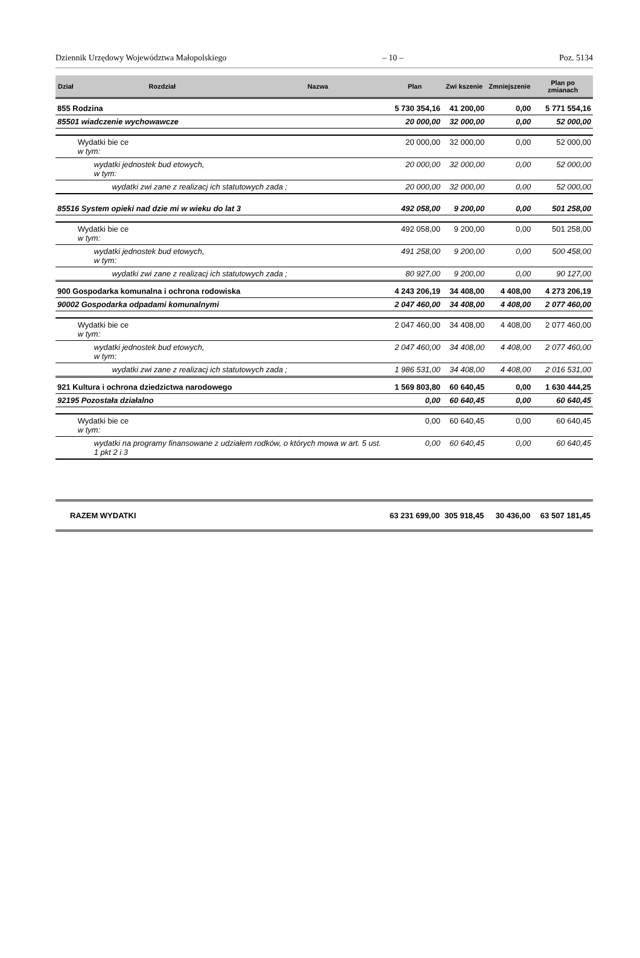Dziennik Urzędowy Województwa Małopolskiego – 10 – Poz. 5134
| Dział | Rozdział | Nazwa | Plan | Zwi kszenie | Zmniejszenie | Plan po zmianach |
| --- | --- | --- | --- | --- | --- | --- |
| 855 Rodzina | | | 5 730 354,16 | 41 200,00 | 0,00 | 5 771 554,16 |
| 85501 wiadczenie wychowawcze | | | 20 000,00 | 32 000,00 | 0,00 | 52 000,00 |
| | Wydatki bie ce w tym: | | 20 000,00 | 32 000,00 | 0,00 | 52 000,00 |
| | wydatki jednostek bud etowych, w tym: | | 20 000,00 | 32 000,00 | 0,00 | 52 000,00 |
| | wydatki zwi zane z realizacj ich statutowych zada ; | | 20 000,00 | 32 000,00 | 0,00 | 52 000,00 |
| 85516 System opieki nad dzie mi w wieku do lat 3 | | | 492 058,00 | 9 200,00 | 0,00 | 501 258,00 |
| | Wydatki bie ce w tym: | | 492 058,00 | 9 200,00 | 0,00 | 501 258,00 |
| | wydatki jednostek bud etowych, w tym: | | 491 258,00 | 9 200,00 | 0,00 | 500 458,00 |
| | wydatki zwi zane z realizacj ich statutowych zada ; | | 80 927,00 | 9 200,00 | 0,00 | 90 127,00 |
| 900 Gospodarka komunalna i ochrona rodowiska | | | 4 243 206,19 | 34 408,00 | 4 408,00 | 4 273 206,19 |
| 90002 Gospodarka odpadami komunalnymi | | | 2 047 460,00 | 34 408,00 | 4 408,00 | 2 077 460,00 |
| | Wydatki bie ce w tym: | | 2 047 460,00 | 34 408,00 | 4 408,00 | 2 077 460,00 |
| | wydatki jednostek bud etowych, w tym: | | 2 047 460,00 | 34 408,00 | 4 408,00 | 2 077 460,00 |
| | wydatki zwi zane z realizacj ich statutowych zada ; | | 1 986 531,00 | 34 408,00 | 4 408,00 | 2 016 531,00 |
| 921 Kultura i ochrona dziedzictwa narodowego | | | 1 569 803,80 | 60 640,45 | 0,00 | 1 630 444,25 |
| 92195 Pozostała działalno | | | 0,00 | 60 640,45 | 0,00 | 60 640,45 |
| | Wydatki bie ce w tym: | | 0,00 | 60 640,45 | 0,00 | 60 640,45 |
| | wydatki na programy finansowane z udziałem rodków, o których mowa w art. 5 ust. 1 pkt 2 i 3 | | 0,00 | 60 640,45 | 0,00 | 60 640,45 |
| RAZEM WYDATKI | | | 63 231 699,00 | 305 918,45 | 30 436,00 | 63 507 181,45 |